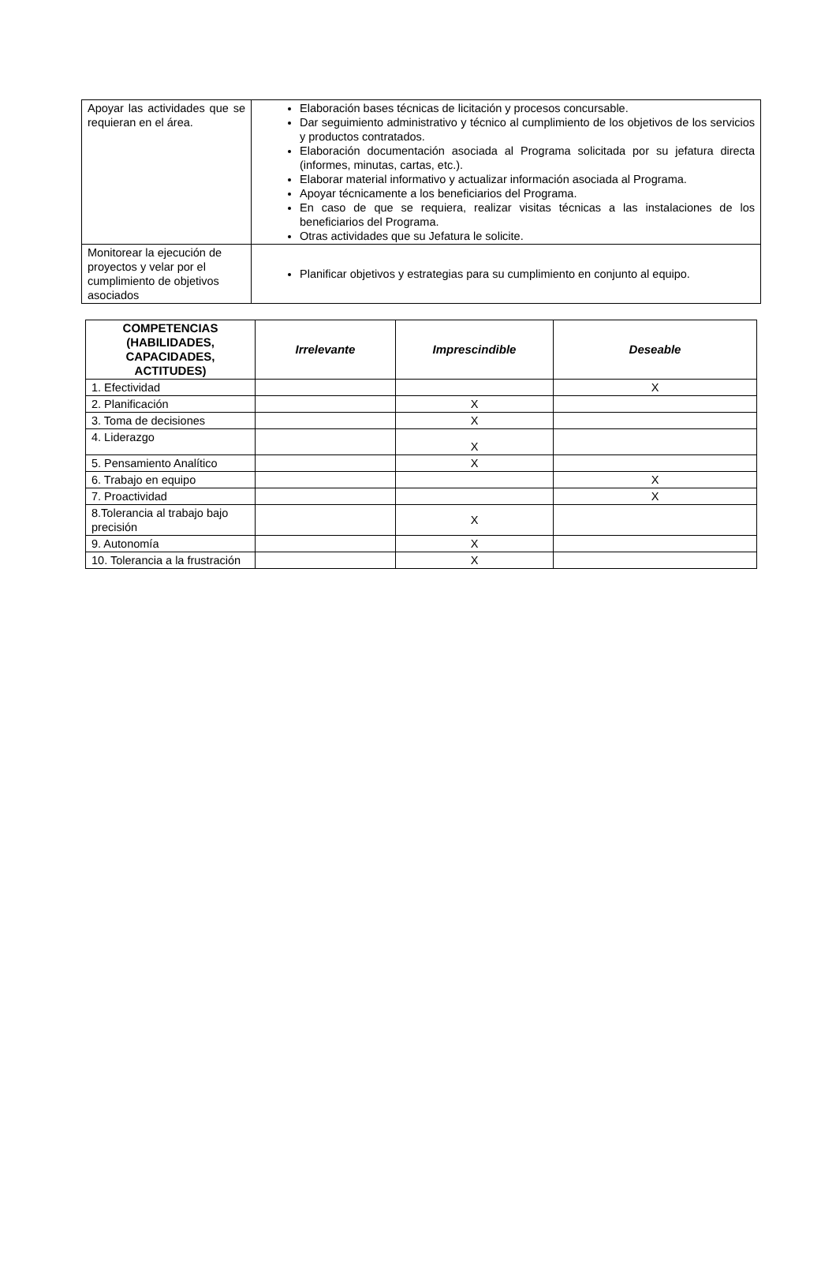| Apoyar las actividades que se requieran en el área. | Elaboración bases técnicas de licitación y procesos concursable. Dar seguimiento administrativo y técnico al cumplimiento de los objetivos de los servicios y productos contratados. Elaboración documentación asociada al Programa solicitada por su jefatura directa (informes, minutas, cartas, etc.). Elaborar material informativo y actualizar información asociada al Programa. Apoyar técnicamente a los beneficiarios del Programa. En caso de que se requiera, realizar visitas técnicas a las instalaciones de los beneficiarios del Programa. Otras actividades que su Jefatura le solicite. |
| Monitorear la ejecución de proyectos y velar por el cumplimiento de objetivos asociados | Planificar objetivos y estrategias para su cumplimiento en conjunto al equipo. |
| COMPETENCIAS (HABILIDADES, CAPACIDADES, ACTITUDES) | Irrelevante | Imprescindible | Deseable |
| --- | --- | --- | --- |
| 1. Efectividad | | | X |
| 2. Planificación | | X | |
| 3. Toma de decisiones | | X | |
| 4. Liderazgo | | X | |
| 5. Pensamiento Analítico | | X | |
| 6. Trabajo en equipo | | | X |
| 7. Proactividad | | | X |
| 8.Tolerancia al trabajo bajo precisión | | X | |
| 9. Autonomía | | X | |
| 10. Tolerancia a la frustración | | X | |